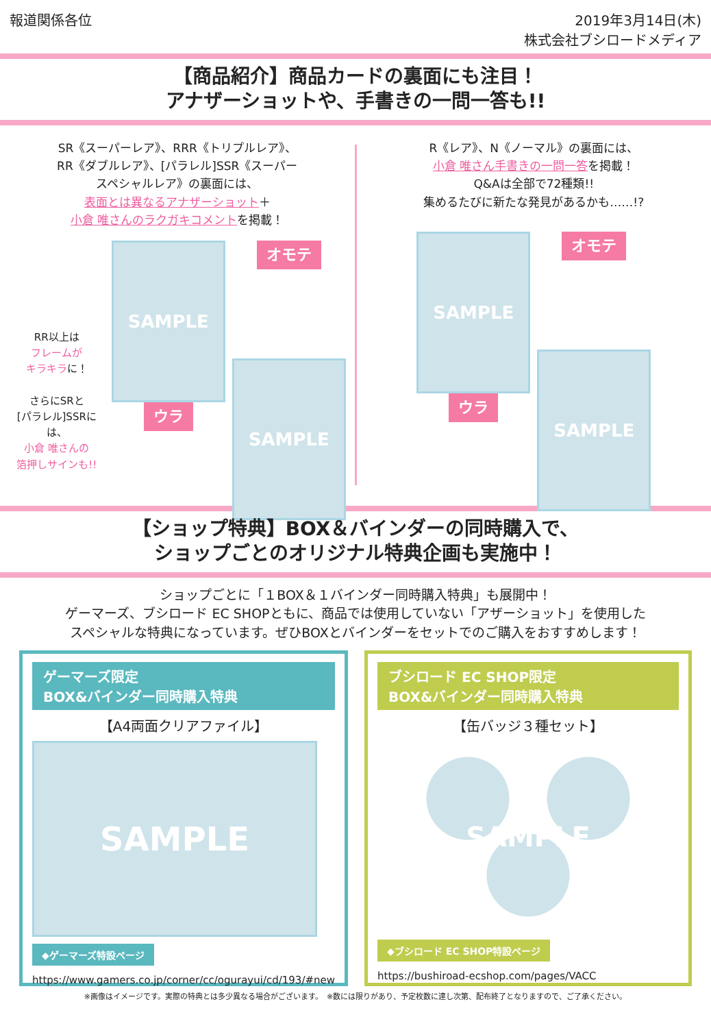報道関係各位 2019年3月14日(木)
株式会社ブシロードメディア
【商品紹介】商品カードの裏面にも注目！
アナザーショットや、手書きの一問一答も!!
SR《スーパーレア》、RRR《トリプルレア》、
RR《ダブルレア》、[パラレル]SSR《スーパー
スペシャルレア》の裏面には、
表面とは異なるアナザーショット＋
小倉 唯さんのラクガキコメントを掲載！
RR以上は
フレームが
キラキラに！
さらにSRと
[パラレル]SSRには、
小倉 唯さんの
箔押しサインも!!
SAMPLE
ウラ
オモテ
SAMPLE
R《レア》、N《ノーマル》の裏面には、
小倉 唯さん手書きの一問一答を掲載！
Q&Aは全部で72種類!!
集めるたびに新たな発見があるかも……!?
SAMPLE
ウラ
オモテ
SAMPLE
【ショップ特典】BOX＆バインダーの同時購入で、
ショップごとのオリジナル特典企画も実施中！
ショップごとに「１BOX＆１バインダー同時購入特典」も展開中！
ゲーマーズ、ブシロード EC SHOPともに、商品では使用していない「アザーショット」を使用した
スペシャルな特典になっています。ぜひBOXとバインダーをセットでのご購入をおすすめします！
ゲーマーズ限定
BOX&バインダー同時購入特典
【A4両面クリアファイル】
SAMPLE
◆ゲーマーズ特設ページ
https://www.gamers.co.jp/corner/cc/ogurayui/cd/193/#new
ブシロード EC SHOP限定
BOX&バインダー同時購入特典
【缶バッジ３種セット】
SAMPLE
◆ブシロード EC SHOP特設ページ
https://bushiroad-ecshop.com/pages/VACC
※画像はイメージです。実際の特典とは多少異なる場合がございます。　※数には限りがあり、予定枚数に達し次第、配布終了となりますので、ご了承ください。